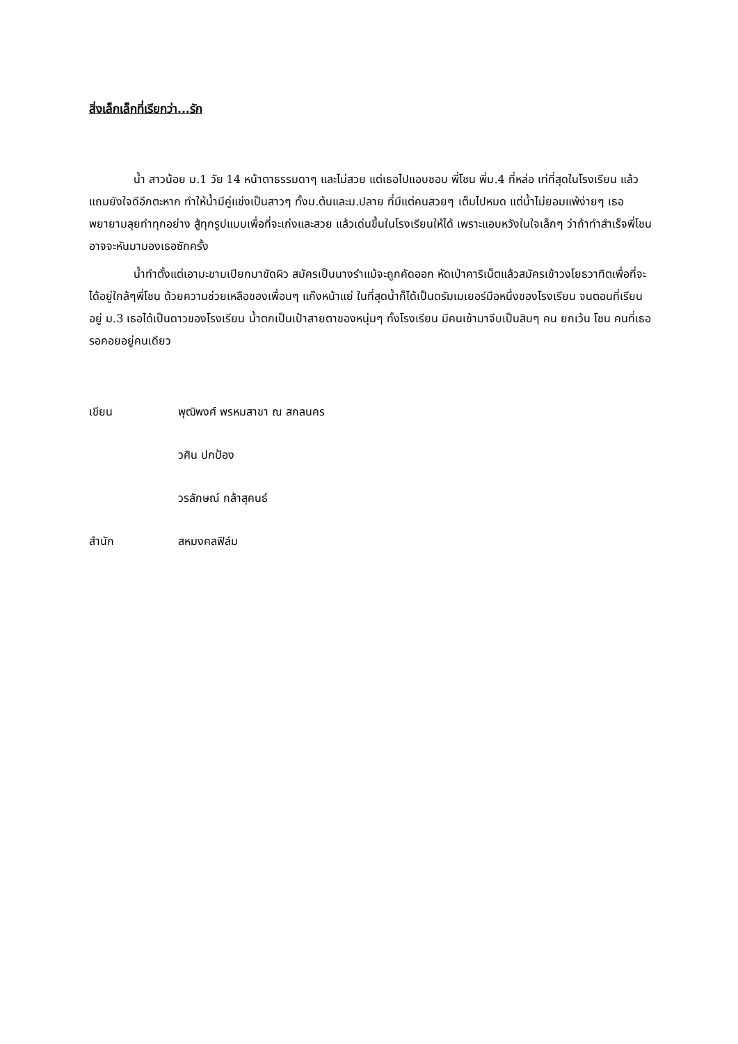สิ่งเล็กเล็กที่เรียกว่า...รัก
น้ำ สาวน้อย ม.1 วัย 14 หน้าตาธรรมดาๆ และไม่สวย แต่เธอไปแอบชอบ พี่โชน พี่ม.4 ที่หล่อ เท่ที่สุดในโรงเรียน แล้วแถมยังใจดีอีกตะหาก ทำให้น้ำมีคู่แข่งเป็นสาวๆ ทั้งม.ต้นและม.ปลาย ที่มีแต่คนสวยๆ เต็มไปหมด แต่น้ำไม่ยอมแพ้ง่ายๆ เธอพยายามลุยทำทุกอย่าง สู้ทุกรูปแบบเพื่อที่จะเก่งและสวย แล้วเด่นขึ้นในโรงเรียนให้ได้ เพราะแอบหวังในใจเล็กๆ ว่าถ้าทำสำเร็จพี่โชนอาจจะหันมามองเธอซักครั้ง
น้ำทำตั้งแต่เอามะขามเปียกมาขัดผิว สมัครเป็นนางรำแม้จะถูกคัดออก หัดเป่าคาริเน็ตแล้วสมัครเข้าวงโยธวาทิตเพื่อที่จะได้อยู่ใกล้ๆพี่โชน ด้วยความช่วยเหลือของเพื่อนๆ แก๊งหน้าแย่ ในที่สุดน้ำก็ได้เป็นดรัมเมเยอร์มือหนึ่งของโรงเรียน จนตอนที่เรียนอยู่ ม.3 เธอได้เป็นดาวของโรงเรียน น้ำตกเป็นเป้าสายตาของหนุ่มๆ ทั้งโรงเรียน มีคนเข้ามาจีบเป็นสิบๆ คน ยกเว้น โชน คนที่เธอรอคอยอยู่คนเดียว
เขียน พุฒิพงศ์ พรหมสาขา ณ สกลนคร
วศิน ปกป้อง
วรลักษณ์ กล้าสุคนธ์
สำนัก สหมงคลฟิล์ม